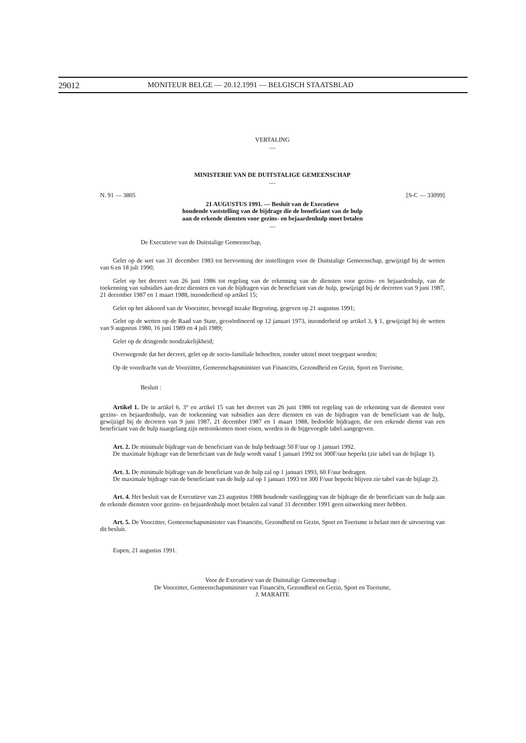29012 MONITEUR BELGE — 20.12.1991 — BELGISCH STAATSBLAD
VERTALING
—
MINISTERIE VAN DE DUITSTALIGE GEMEENSCHAP
—
N. 91 — 3805 [S-C — 33099]
21 AUGUSTUS 1991. — Besluit van de Executieve
houdende vaststelling van de bijdrage die de beneficiant van de hulp
aan de erkende diensten voor gezins- en bejaardenhulp moet betalen
—
De Executieve van de Duitstalige Gemeenschap,
Gelet op de wet van 31 december 1983 tot hervorming der instellingen voor de Duitstalige Gemeenschap, gewijzigd bij de wetten van 6 en 18 juli 1990;
Gelet op het decreet van 26 juni 1986 tot regeling van de erkenning van de diensten voor gezins- en bejaardenhulp, van de toekenning van subsidies aan deze diensten en van de bijdragen van de beneficiant van de hulp, gewijzigd bij de decreten van 9 juni 1987, 21 december 1987 en 1 maart 1988, inzonderheid op artikel 15;
Gelet op het akkoord van de Voorzitter, bevoegd inzake Begroting, gegeven op 21 augustus 1991;
Gelet op de wetten op de Raad van State, gecoördineerd op 12 januari 1973, inzonderheid op artikel 3, § 1, gewijzigd bij de wetten van 9 augustus 1980, 16 juni 1989 en 4 juli 1989;
Gelet op de dringende noodzakelijkheid;
Overwegende dat het decreet, gelet op de socio-familiale behoeften, zonder uitstel moet toegepast worden;
Op de voordracht van de Voorzitter, Gemeenschapsminister van Financiën, Gezondheid en Gezin, Sport en Toerisme,
Besluit :
Artikel 1. De in artikel 6, 3° en artikel 15 van het decreet van 26 juni 1986 tot regeling van de erkenning van de diensten voor gezins- en bejaardenhulp, van de toekenning van subsidies aan deze diensten en van de bijdragen van de beneficiant van de hulp, gewijzigd bij de decreten van 9 juni 1987, 21 december 1987 en 1 maart 1988, bedoelde bijdragen, die een erkende dienst van een beneficiant van de hulp naargelang zijn nettoinkomen moet eisen, worden in de bijgevoegde tabel aangegeven.
Art. 2. De minimale bijdrage van de beneficiant van de hulp bedraagt 50 F/uur op 1 januari 1992.
De maximale bijdrage van de beneficiant van de hulp wordt vanaf 1 januari 1992 tot 300F/uur beperkt (zie tabel van de bijlage 1).
Art. 3. De minimale bijdrage van de beneficiant van de hulp zal op 1 januari 1993, 60 F/uur bedragen.
De maximale bijdrage van de beneficiant van de hulp zal op 1 januari 1993 tot 300 F/uur beperkt blijven zie tabel van de bijlage 2).
Art. 4. Het besluit van de Executieve van 23 augustus 1988 houdende vastlegging van de bijdrage die de beneficiant van de hulp aan de erkende diensten voor gezins- en bejaardenhulp moet betalen zal vanaf 31 december 1991 geen uitwerking meer hebben.
Art. 5. De Voorzitter, Gemeenschapsminister van Financiën, Gezondheid en Gezin, Sport en Toerisme is belast met de uitvoering van dit besluit.
Eupen, 21 augustus 1991.
Voor de Executieve van de Duitstalige Gemeenschap :
De Voorzitter, Gemeenschapsminister van Financiën, Gezondheid en Gezin, Sport en Toerisme,
J. MARAITE